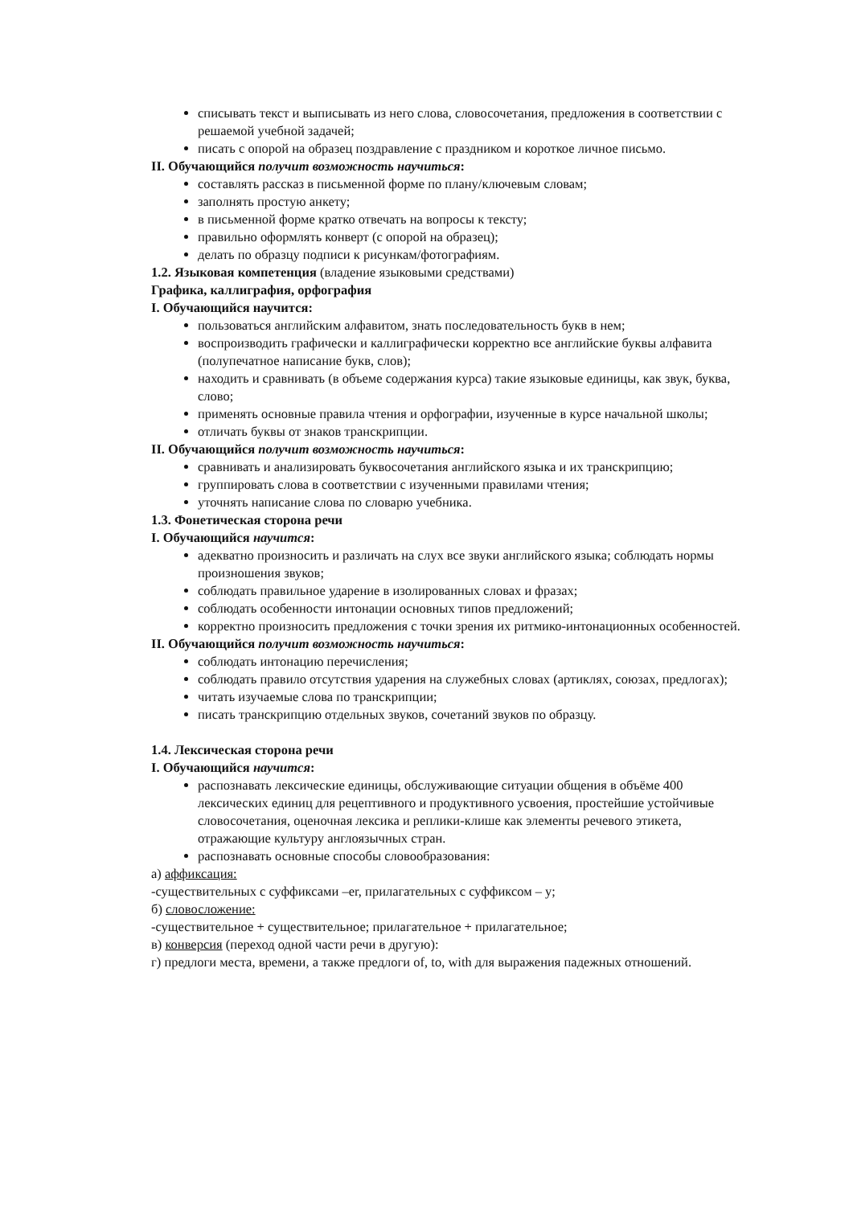списывать текст и выписывать из него слова, словосочетания, предложения в соответствии с решаемой учебной задачей;
писать с опорой на образец поздравление с праздником и короткое личное письмо.
II. Обучающийся получит возможность научиться:
составлять рассказ в письменной форме по плану/ключевым словам;
заполнять простую анкету;
в письменной форме кратко отвечать на вопросы к тексту;
правильно оформлять конверт (с опорой на образец);
делать по образцу подписи к рисункам/фотографиям.
1.2. Языковая компетенция (владение языковыми средствами)
Графика, каллиграфия, орфография
I. Обучающийся научится:
пользоваться английским алфавитом, знать последовательность букв в нем;
воспроизводить графически и каллиграфически корректно все английские буквы алфавита (полупечатное написание букв, слов);
находить и сравнивать (в объеме содержания курса) такие языковые единицы, как звук, буква, слово;
применять основные правила чтения и орфографии, изученные в курсе начальной школы;
отличать буквы от знаков транскрипции.
II. Обучающийся получит возможность научиться:
сравнивать и анализировать буквосочетания английского языка и их транскрипцию;
группировать слова в соответствии с изученными правилами чтения;
уточнять написание слова по словарю учебника.
1.3. Фонетическая сторона речи
I. Обучающийся научится:
адекватно произносить и различать на слух все звуки английского языка; соблюдать нормы произношения звуков;
соблюдать правильное ударение в изолированных словах и фразах;
соблюдать особенности интонации основных типов предложений;
корректно произносить предложения с точки зрения их ритмико-интонационных особенностей.
II. Обучающийся получит возможность научиться:
соблюдать интонацию перечисления;
соблюдать правило отсутствия ударения на служебных словах (артиклях, союзах, предлогах);
читать изучаемые слова по транскрипции;
писать транскрипцию отдельных звуков, сочетаний звуков по образцу.
1.4. Лексическая сторона речи
I. Обучающийся научится:
распознавать лексические единицы, обслуживающие ситуации общения в объёме 400 лексических единиц для рецептивного и продуктивного усвоения, простейшие устойчивые словосочетания, оценочная лексика и реплики-клише как элементы речевого этикета, отражающие культуру англоязычных стран.
распознавать основные способы словообразования:
а) аффиксация:
-существительных с суффиксами –er, прилагательных с суффиксом – y;
б) словосложение:
-существительное + существительное; прилагательное + прилагательное;
в) конверсия (переход одной части речи в другую):
г) предлоги места, времени, а также предлоги of, to, with для выражения падежных отношений.